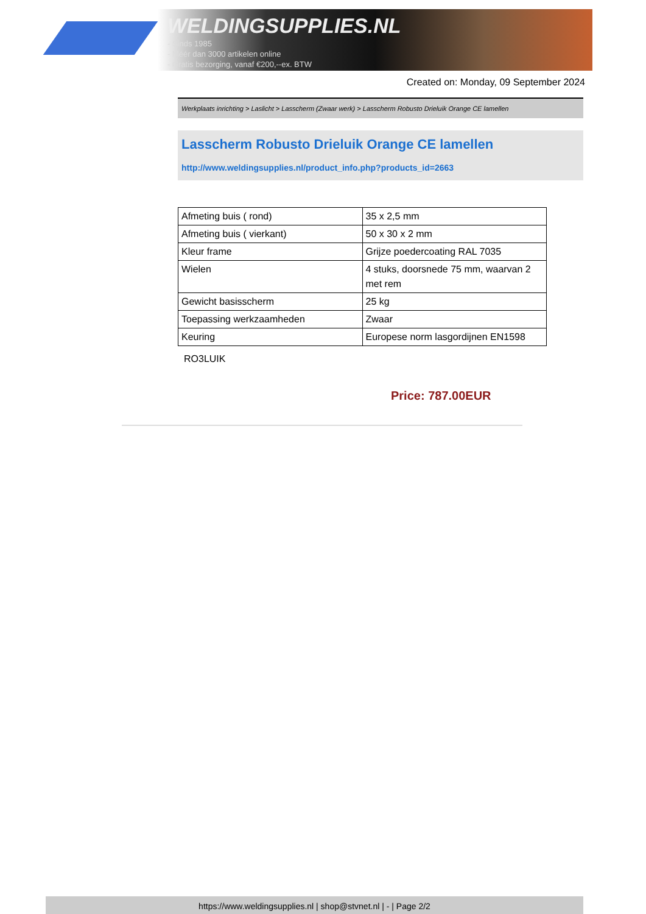WELDINGSUPPLIES.NL
- Sinds 1985
- Méér dan 3000 artikelen online
- Gratis bezorging, vanaf €200,--ex. BTW
Created on: Monday, 09 September 2024
Werkplaats inrichting > Laslicht > Lasscherm (Zwaar werk) > Lasscherm Robusto Drieluik Orange CE lamellen
Lasscherm Robusto Drieluik Orange CE lamellen
http://www.weldingsupplies.nl/product_info.php?products_id=2663
| Afmeting buis ( rond) | 35 x 2,5 mm |
| Afmeting buis ( vierkant) | 50 x 30 x 2 mm |
| Kleur frame | Grijze poedercoating RAL 7035 |
| Wielen | 4 stuks, doorsnede 75 mm, waarvan 2 met rem |
| Gewicht basisscherm | 25 kg |
| Toepassing werkzaamheden | Zwaar |
| Keuring | Europese norm lasgordijnen EN1598 |
RO3LUIK
Price: 787.00EUR
https://www.weldingsupplies.nl | shop@stvnet.nl | - | Page 2/2